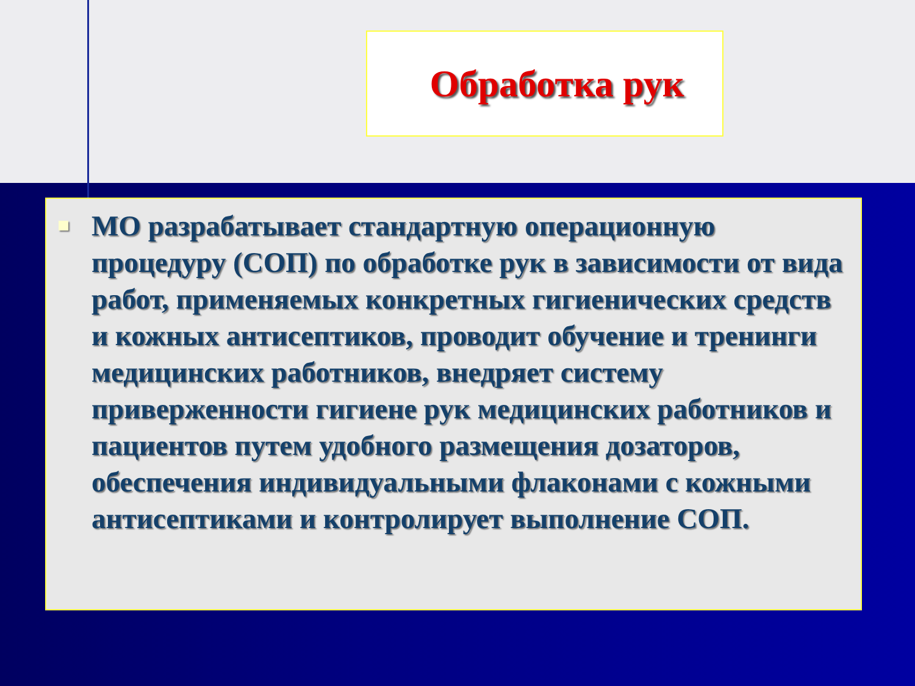Обработка рук
МО разрабатывает стандартную операционную процедуру (СОП) по обработке рук в зависимости от вида работ, применяемых конкретных гигиенических средств и кожных антисептиков, проводит обучение и тренинги медицинских работников, внедряет систему приверженности гигиене рук медицинских работников и пациентов путем удобного размещения дозаторов, обеспечения индивидуальными флаконами с кожными антисептиками и контролирует выполнение СОП.